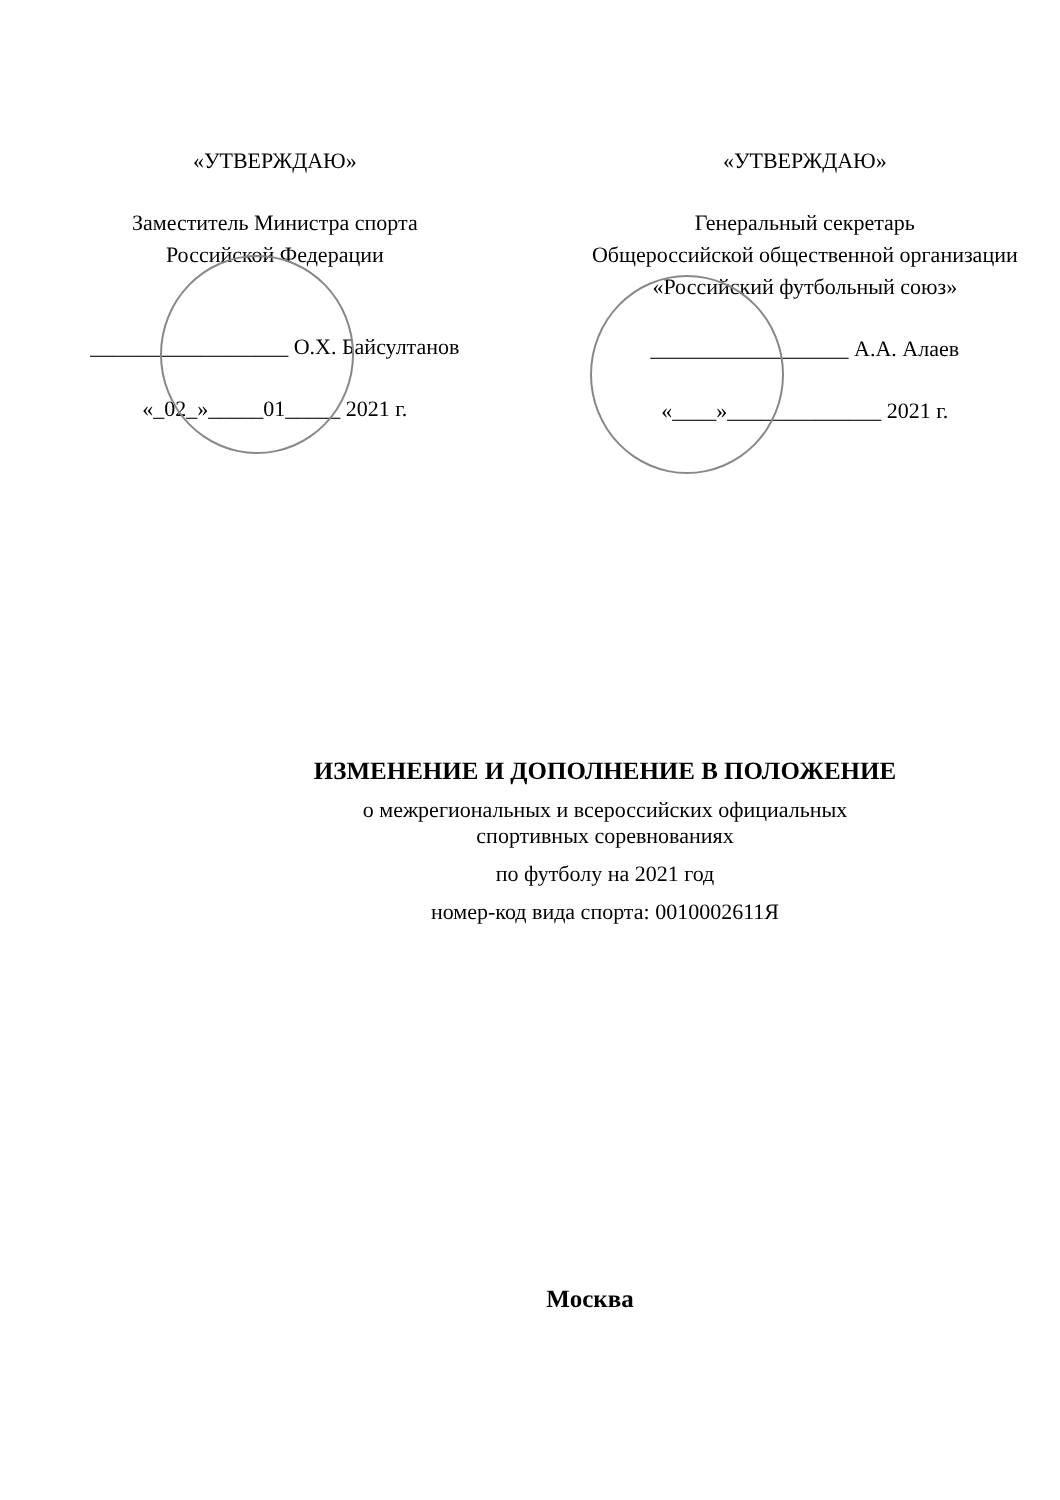«УТВЕРЖДАЮ»
Заместитель Министра спорта
Российской Федерации
__________________ О.Х. Байсултанов
«_02_»_____01_____ 2021 г.
«УТВЕРЖДАЮ»
Генеральный секретарь
Общероссийской общественной организации
«Российский футбольный союз»
__________________ А.А. Алаев
«____»______________ 2021 г.
ИЗМЕНЕНИЕ И ДОПОЛНЕНИЕ В ПОЛОЖЕНИЕ
о межрегиональных и всероссийских официальных
спортивных соревнованиях
по футболу на 2021 год
номер-код вида спорта: 0010002611Я
Москва